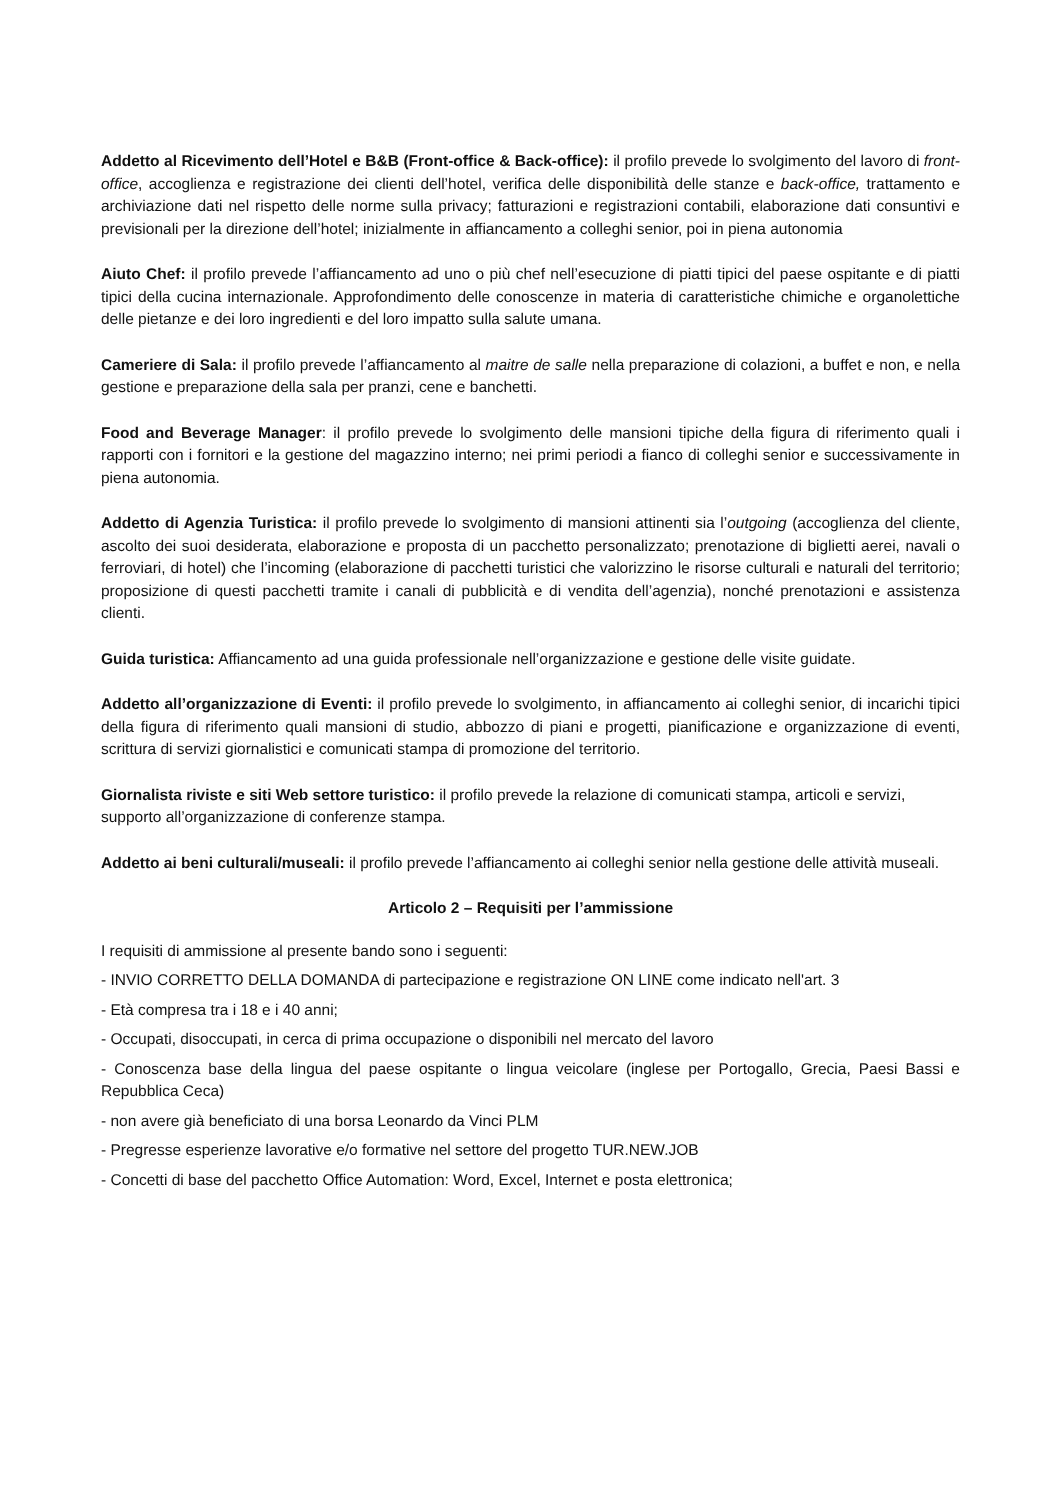Addetto al Ricevimento dell’Hotel e B&B (Front-office & Back-office): il profilo prevede lo svolgimento del lavoro di front-office, accoglienza e registrazione dei clienti dell’hotel, verifica delle disponibilità delle stanze e back-office, trattamento e archiviazione dati nel rispetto delle norme sulla privacy; fatturazioni e registrazioni contabili, elaborazione dati consuntivi e previsionali per la direzione dell’hotel; inizialmente in affiancamento a colleghi senior, poi in piena autonomia
Aiuto Chef: il profilo prevede l’affiancamento ad uno o più chef nell’esecuzione di piatti tipici del paese ospitante e di piatti tipici della cucina internazionale. Approfondimento delle conoscenze in materia di caratteristiche chimiche e organolettiche delle pietanze e dei loro ingredienti e del loro impatto sulla salute umana.
Cameriere di Sala: il profilo prevede l’affiancamento al maitre de salle nella preparazione di colazioni, a buffet e non, e nella gestione e preparazione della sala per pranzi, cene e banchetti.
Food and Beverage Manager: il profilo prevede lo svolgimento delle mansioni tipiche della figura di riferimento quali i rapporti con i fornitori e la gestione del magazzino interno; nei primi periodi a fianco di colleghi senior e successivamente in piena autonomia.
Addetto di Agenzia Turistica: il profilo prevede lo svolgimento di mansioni attinenti sia l’outgoing (accoglienza del cliente, ascolto dei suoi desiderata, elaborazione e proposta di un pacchetto personalizzato; prenotazione di biglietti aerei, navali o ferroviari, di hotel) che l’incoming (elaborazione di pacchetti turistici che valorizzino le risorse culturali e naturali del territorio; proposizione di questi pacchetti tramite i canali di pubblicità e di vendita dell’agenzia), nonché prenotazioni e assistenza clienti.
Guida turistica: Affiancamento ad una guida professionale nell’organizzazione e gestione delle visite guidate.
Addetto all’organizzazione di Eventi: il profilo prevede lo svolgimento, in affiancamento ai colleghi senior, di incarichi tipici della figura di riferimento quali mansioni di studio, abbozzo di piani e progetti, pianificazione e organizzazione di eventi, scrittura di servizi giornalistici e comunicati stampa di promozione del territorio.
Giornalista riviste e siti Web settore turistico: il profilo prevede la relazione di comunicati stampa, articoli e servizi, supporto all’organizzazione di conferenze stampa.
Addetto ai beni culturali/museali: il profilo prevede l’affiancamento ai colleghi senior nella gestione delle attività museali.
Articolo 2 – Requisiti per l’ammissione
I requisiti di ammissione al presente bando sono i seguenti:
- INVIO CORRETTO DELLA DOMANDA di partecipazione e registrazione ON LINE come indicato nell'art. 3
- Età compresa tra i 18 e i 40 anni;
- Occupati, disoccupati, in cerca di prima occupazione o disponibili nel mercato del lavoro
- Conoscenza base della lingua del paese ospitante o lingua veicolare (inglese per Portogallo, Grecia, Paesi Bassi e Repubblica Ceca)
- non avere già beneficiato di una borsa Leonardo da Vinci PLM
- Pregresse esperienze lavorative e/o formative nel settore del progetto TUR.NEW.JOB
- Concetti di base del pacchetto Office Automation: Word, Excel, Internet e posta elettronica;